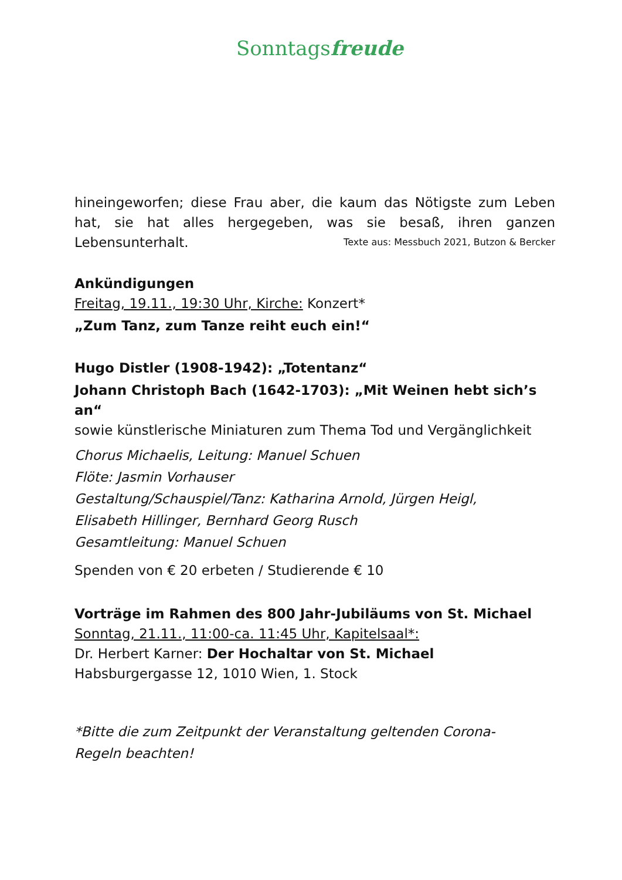Sonntagsfreude
hineingeworfen; diese Frau aber, die kaum das Nötigste zum Leben hat, sie hat alles hergegeben, was sie besaß, ihren ganzen Lebensunterhalt. Texte aus: Messbuch 2021, Butzon & Bercker
Ankündigungen
Freitag, 19.11., 19:30 Uhr, Kirche: Konzert*
„Zum Tanz, zum Tanze reiht euch ein!“
Hugo Distler (1908-1942): „Totentanz“
Johann Christoph Bach (1642-1703): „Mit Weinen hebt sich’s an“
sowie künstlerische Miniaturen zum Thema Tod und Vergänglichkeit
Chorus Michaelis, Leitung: Manuel Schuen
Flöte: Jasmin Vorhauser
Gestaltung/Schauspiel/Tanz: Katharina Arnold, Jürgen Heigl,
Elisabeth Hillinger, Bernhard Georg Rusch
Gesamtleitung: Manuel Schuen
Spenden von € 20 erbeten / Studierende € 10
Vorträge im Rahmen des 800 Jahr-Jubiläums von St. Michael
Sonntag, 21.11., 11:00-ca. 11:45 Uhr, Kapitelsaal*:
Dr. Herbert Karner: Der Hochaltar von St. Michael
Habsburgergasse 12, 1010 Wien, 1. Stock
*Bitte die zum Zeitpunkt der Veranstaltung geltenden Corona-
Regeln beachten!